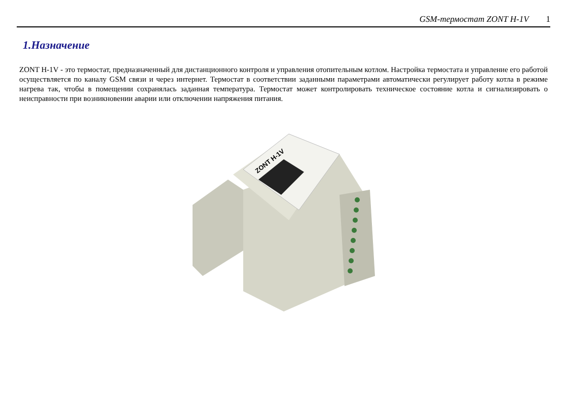GSM-термостат ZONT H-1V 1
1.Назначение
ZONT H-1V - это термостат, предназначенный для дистанционного контроля и управления отопительным котлом. Настройка термостата и управление его работой осуществляется по каналу GSM связи и через интернет. Термостат в соответствии заданными параметрами автоматически регулирует работу котла в режиме нагрева так, чтобы в помещении сохранялась заданная температура. Термостат может контролировать техническое состояние котла и сигнализировать о неисправности при возникновении аварии или отключении напряжения питания.
ZONT H-1V